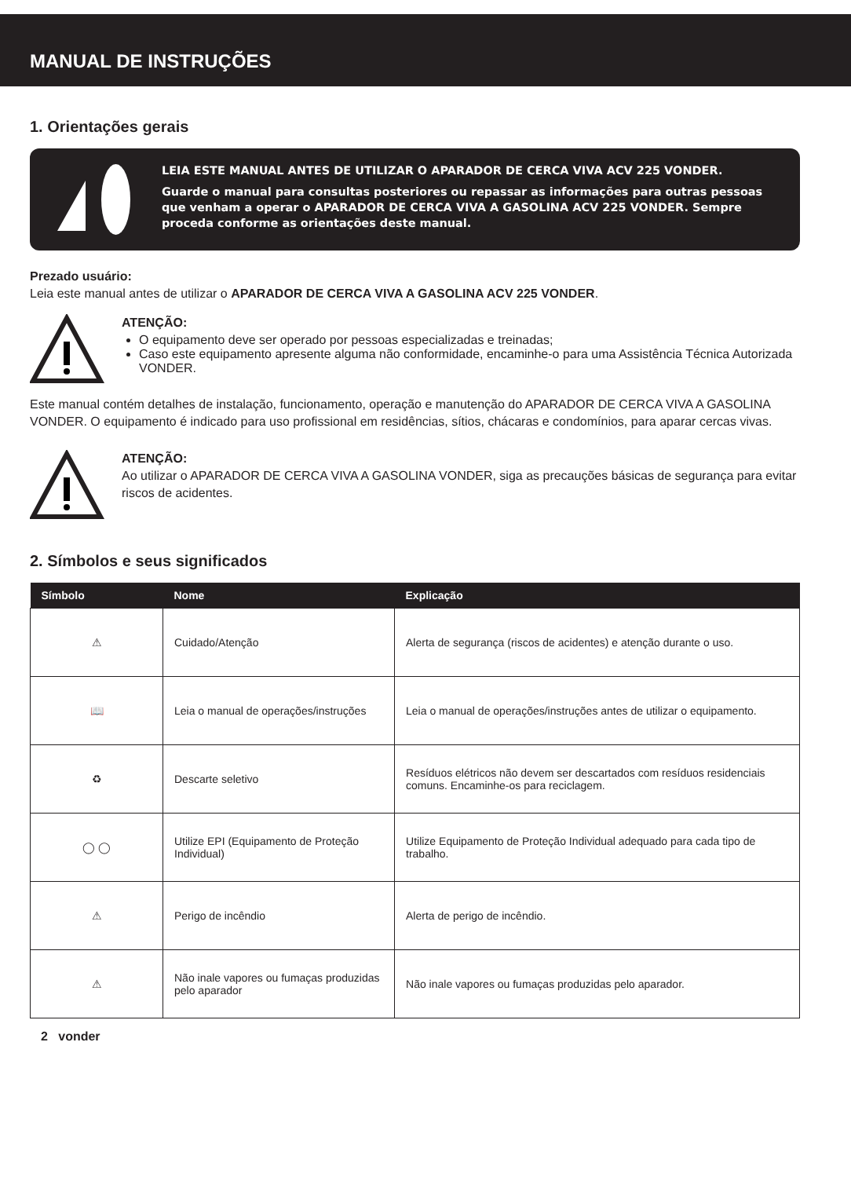MANUAL DE INSTRUÇÕES
1. Orientações gerais
LEIA ESTE MANUAL ANTES DE UTILIZAR O APARADOR DE CERCA VIVA ACV 225 VONDER.
Guarde o manual para consultas posteriores ou repassar as informações para outras pessoas que venham a operar o APARADOR DE CERCA VIVA A GASOLINA ACV 225 VONDER. Sempre proceda conforme as orientações deste manual.
Prezado usuário:
Leia este manual antes de utilizar o APARADOR DE CERCA VIVA A GASOLINA ACV 225 VONDER.
ATENÇÃO:
O equipamento deve ser operado por pessoas especializadas e treinadas;
Caso este equipamento apresente alguma não conformidade, encaminhe-o para uma Assistência Técnica Autorizada VONDER.
Este manual contém detalhes de instalação, funcionamento, operação e manutenção do APARADOR DE CERCA VIVA A GASOLINA VONDER. O equipamento é indicado para uso profissional em residências, sítios, chácaras e condomínios, para aparar cercas vivas.
ATENÇÃO:
Ao utilizar o APARADOR DE CERCA VIVA A GASOLINA VONDER, siga as precauções básicas de segurança para evitar riscos de acidentes.
2. Símbolos e seus significados
| Símbolo | Nome | Explicação |
| --- | --- | --- |
| ⚠ | Cuidado/Atenção | Alerta de segurança (riscos de acidentes) e atenção durante o uso. |
| 📖 | Leia o manual de operações/instruções | Leia o manual de operações/instruções antes de utilizar o equipamento. |
| ♻ | Descarte seletivo | Resíduos elétricos não devem ser descartados com resíduos residenciais comuns. Encaminhe-os para reciclagem. |
| ◯ ◯ | Utilize EPI (Equipamento de Proteção Individual) | Utilize Equipamento de Proteção Individual adequado para cada tipo de trabalho. |
| ⚠ | Perigo de incêndio | Alerta de perigo de incêndio. |
| ⚠ | Não inale vapores ou fumaças produzidas pelo aparador | Não inale vapores ou fumaças produzidas pelo aparador. |
2 vonder